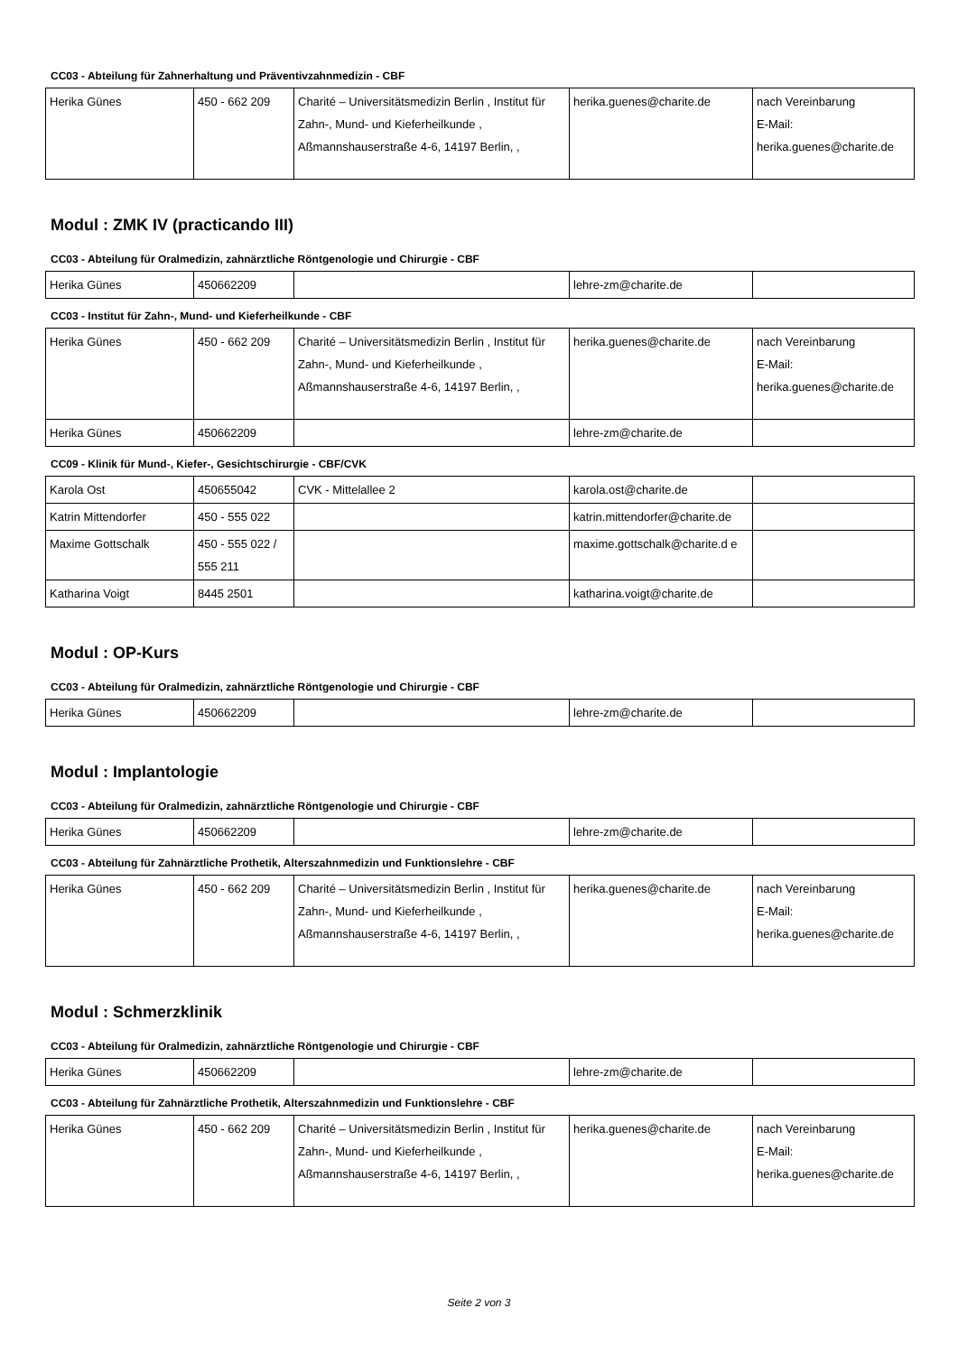CC03 - Abteilung für Zahnerhaltung und Präventivzahnmedizin - CBF
| Herika Günes | 450 - 662 209 | Charité – Universitätsmedizin Berlin , Institut für Zahn-, Mund- und Kieferheilkunde , Aßmannshauserstraße 4-6, 14197 Berlin, , | herika.guenes@charite.de | nach Vereinbarung E-Mail: herika.guenes@charite.de |
Modul : ZMK IV (practicando III)
CC03 - Abteilung für Oralmedizin, zahnärztliche Röntgenologie und Chirurgie - CBF
| Herika Günes | 450662209 | | lehre-zm@charite.de | |
CC03 - Institut für Zahn-, Mund- und Kieferheilkunde - CBF
| Herika Günes | 450 - 662 209 | Charité – Universitätsmedizin Berlin , Institut für Zahn-, Mund- und Kieferheilkunde , Aßmannshauserstraße 4-6, 14197 Berlin, , | herika.guenes@charite.de | nach Vereinbarung E-Mail: herika.guenes@charite.de |
| Herika Günes | 450662209 | | lehre-zm@charite.de | |
CC09 - Klinik für Mund-, Kiefer-, Gesichtschirurgie - CBF/CVK
| Karola Ost | 450655042 | CVK - Mittelallee 2 | karola.ost@charite.de | |
| Katrin Mittendorfer | 450 - 555 022 | | katrin.mittendorfer@charite.de | |
| Maxime Gottschalk | 450 - 555 022 / 555 211 | | maxime.gottschalk@charite.d e | |
| Katharina Voigt | 8445 2501 | | katharina.voigt@charite.de | |
Modul : OP-Kurs
CC03 - Abteilung für Oralmedizin, zahnärztliche Röntgenologie und Chirurgie - CBF
| Herika Günes | 450662209 | | lehre-zm@charite.de | |
Modul : Implantologie
CC03 - Abteilung für Oralmedizin, zahnärztliche Röntgenologie und Chirurgie - CBF
| Herika Günes | 450662209 | | lehre-zm@charite.de | |
CC03 - Abteilung für Zahnärztliche Prothetik, Alterszahnmedizin und Funktionslehre - CBF
| Herika Günes | 450 - 662 209 | Charité – Universitätsmedizin Berlin , Institut für Zahn-, Mund- und Kieferheilkunde , Aßmannshauserstraße 4-6, 14197 Berlin, , | herika.guenes@charite.de | nach Vereinbarung E-Mail: herika.guenes@charite.de |
Modul : Schmerzklinik
CC03 - Abteilung für Oralmedizin, zahnärztliche Röntgenologie und Chirurgie - CBF
| Herika Günes | 450662209 | | lehre-zm@charite.de | |
CC03 - Abteilung für Zahnärztliche Prothetik, Alterszahnmedizin und Funktionslehre - CBF
| Herika Günes | 450 - 662 209 | Charité – Universitätsmedizin Berlin , Institut für Zahn-, Mund- und Kieferheilkunde , Aßmannshauserstraße 4-6, 14197 Berlin, , | herika.guenes@charite.de | nach Vereinbarung E-Mail: herika.guenes@charite.de |
Seite 2 von 3